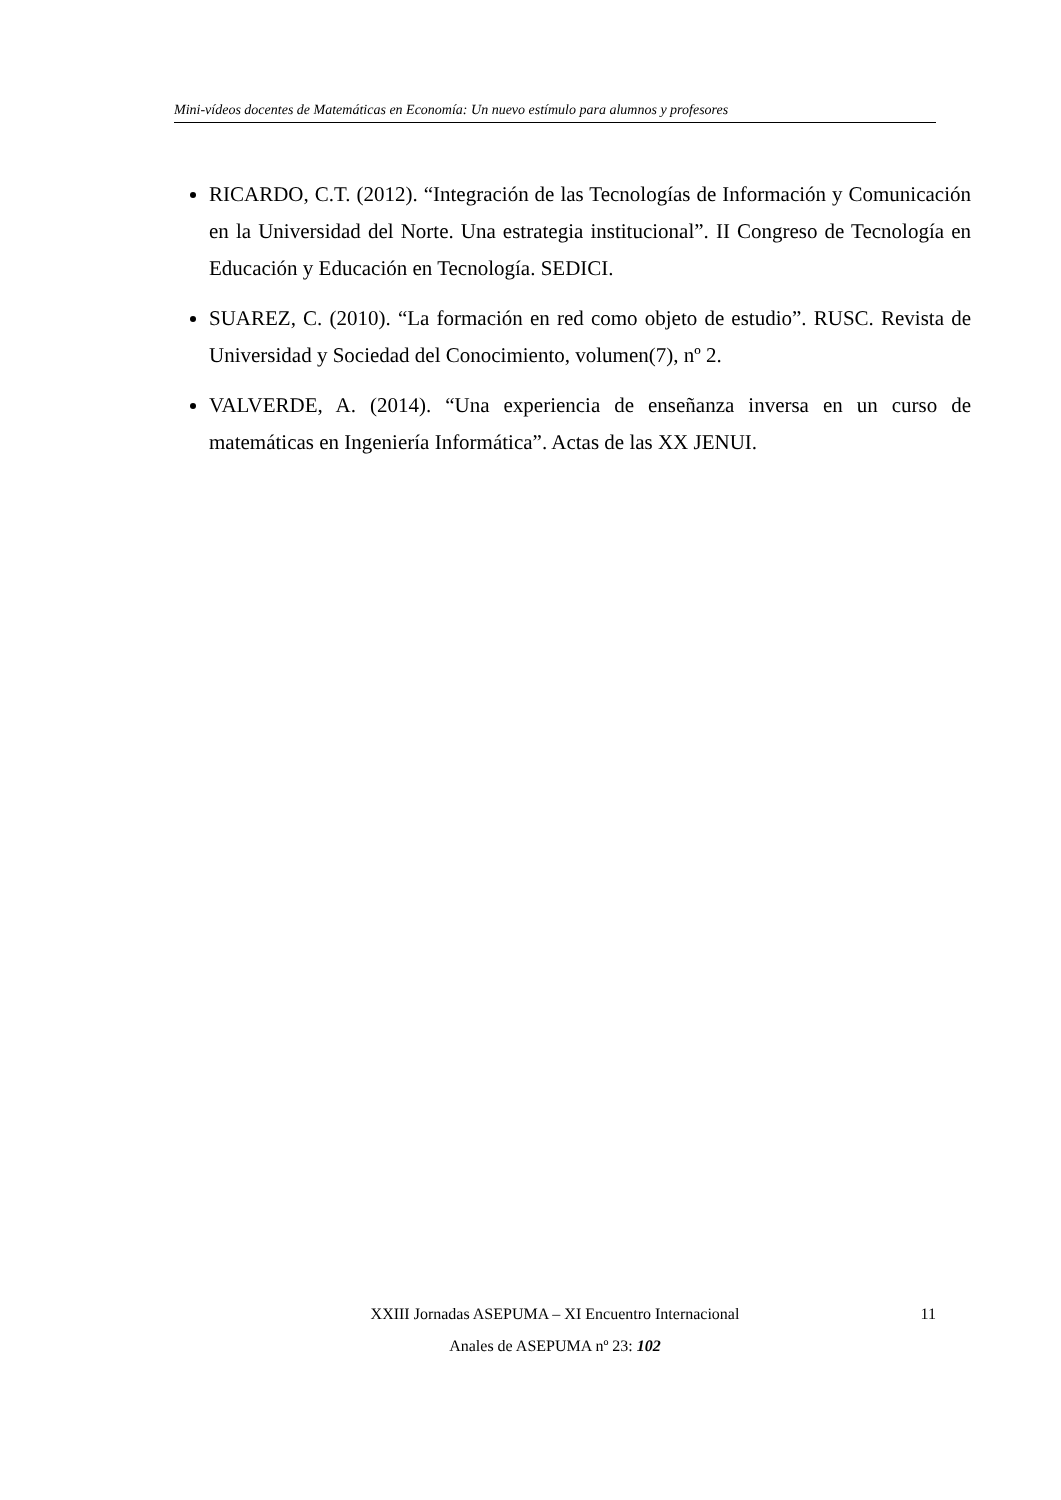Mini-vídeos docentes de Matemáticas en Economía: Un nuevo estímulo para alumnos y profesores
RICARDO, C.T. (2012). “Integración de las Tecnologías de Información y Comunicación en la Universidad del Norte. Una estrategia institucional”. II Congreso de Tecnología en Educación y Educación en Tecnología. SEDICI.
SUAREZ, C. (2010). “La formación en red como objeto de estudio”. RUSC. Revista de Universidad y Sociedad del Conocimiento, volumen(7), nº 2.
VALVERDE, A. (2014). “Una experiencia de enseñanza inversa en un curso de matemáticas en Ingeniería Informática”. Actas de las XX JENUI.
XXIII Jornadas ASEPUMA – XI Encuentro Internacional 11
Anales de ASEPUMA nº 23: 102